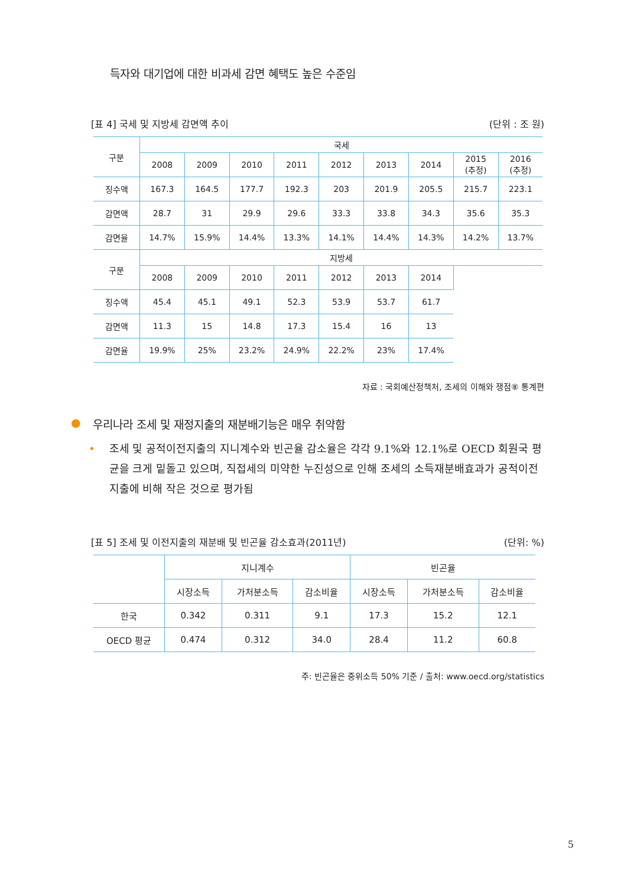득자와 대기업에 대한 비과세 감면 혜택도 높은 수준임
[표 4] 국세 및 지방세 감면액 추이 (단위 : 조 원)
| 구분 | 국세 | | | | | | | | |
| --- | --- | --- | --- | --- | --- | --- | --- | --- | --- |
| | 2008 | 2009 | 2010 | 2011 | 2012 | 2013 | 2014 | 2015 (추정) | 2016 (추정) |
| 징수액 | 167.3 | 164.5 | 177.7 | 192.3 | 203 | 201.9 | 205.5 | 215.7 | 223.1 |
| 감면액 | 28.7 | 31 | 29.9 | 29.6 | 33.3 | 33.8 | 34.3 | 35.6 | 35.3 |
| 감면율 | 14.7% | 15.9% | 14.4% | 13.3% | 14.1% | 14.4% | 14.3% | 14.2% | 13.7% |
| 구분 | 지방세 | | | | | | | | |
| | 2008 | 2009 | 2010 | 2011 | 2012 | 2013 | 2014 | | |
| 징수액 | 45.4 | 45.1 | 49.1 | 52.3 | 53.9 | 53.7 | 61.7 | | |
| 감면액 | 11.3 | 15 | 14.8 | 17.3 | 15.4 | 16 | 13 | | |
| 감면율 | 19.9% | 25% | 23.2% | 24.9% | 22.2% | 23% | 17.4% | | |
자료 : 국회예산정책처, 조세의 이해와 쟁점⑧ 통계편
● 우리나라 조세 및 재정지출의 재분배기능은 매우 취약함
• 조세 및 공적이전지출의 지니계수와 빈곤율 감소율은 각각 9.1%와 12.1%로 OECD 회원국 평균을 크게 밑돌고 있으며, 직접세의 미약한 누진성으로 인해 조세의 소득재분배효과가 공적이전지출에 비해 작은 것으로 평가됨
[표 5] 조세 및 이전지출의 재분배 및 빈곤율 감소효과(2011년) (단위: %)
| | 지니계수 | | | 빈곤율 | | |
| --- | --- | --- | --- | --- | --- | --- |
| | 시장소득 | 가처분소득 | 감소비율 | 시장소득 | 가처분소득 | 감소비율 |
| 한국 | 0.342 | 0.311 | 9.1 | 17.3 | 15.2 | 12.1 |
| OECD 평균 | 0.474 | 0.312 | 34.0 | 28.4 | 11.2 | 60.8 |
주: 빈곤율은 중위소득 50% 기준 / 출처: www.oecd.org/statistics
5